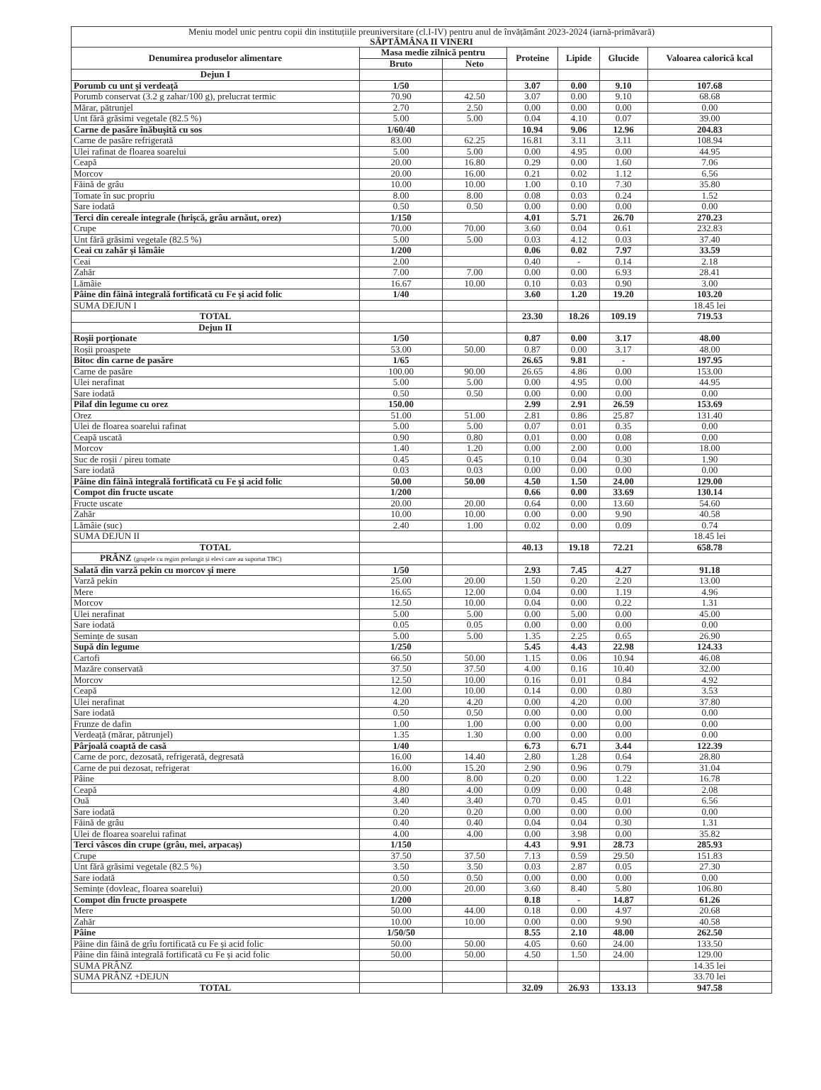Meniu model unic pentru copii din instituțiile preuniversitare (cl.I-IV) pentru anul de învățământ 2023-2024 (iarnă-primăvară)
SĂPTĂMÂNA II VINERI
| Denumirea produselor alimentare | Masa medie zilnică pentru | | Proteine | Lipide | Glucide | Valoarea calorică kcal |
| --- | --- | --- | --- | --- | --- | --- |
| | Bruto | Neto | | | | |
| Dejun I | | | | | | |
| Porumb cu unt și verdeață | 1/50 | | 3.07 | 0.00 | 9.10 | 107.68 |
| Porumb conservat (3.2 g zahar/100 g), prelucrat termic | 70.90 | 42.50 | 3.07 | 0.00 | 9.10 | 68.68 |
| Mărar, pătrunjel | 2.70 | 2.50 | 0.00 | 0.00 | 0.00 | 0.00 |
| Unt fără grăsimi vegetale (82.5 %) | 5.00 | 5.00 | 0.04 | 4.10 | 0.07 | 39.00 |
| Carne de pasăre înăbușită cu sos | 1/60/40 | | 10.94 | 9.06 | 12.96 | 204.83 |
| Carne de pasăre refrigerată | 83.00 | 62.25 | 16.81 | 3.11 | 3.11 | 108.94 |
| Ulei rafinat de floarea soarelui | 5.00 | 5.00 | 0.00 | 4.95 | 0.00 | 44.95 |
| Ceapă | 20.00 | 16.80 | 0.29 | 0.00 | 1.60 | 7.06 |
| Morcov | 20.00 | 16.00 | 0.21 | 0.02 | 1.12 | 6.56 |
| Făină de grâu | 10.00 | 10.00 | 1.00 | 0.10 | 7.30 | 35.80 |
| Tomate în suc propriu | 8.00 | 8.00 | 0.08 | 0.03 | 0.24 | 1.52 |
| Sare iodată | 0.50 | 0.50 | 0.00 | 0.00 | 0.00 | 0.00 |
| Terci din cereale integrale (hrișcă, grâu arnăut, orez) | 1/150 | | 4.01 | 5.71 | 26.70 | 270.23 |
| Crupe | 70.00 | 70.00 | 3.60 | 0.04 | 0.61 | 232.83 |
| Unt fără grăsimi vegetale (82.5 %) | 5.00 | 5.00 | 0.03 | 4.12 | 0.03 | 37.40 |
| Ceai cu zahăr și lămâie | 1/200 | | 0.06 | 0.02 | 7.97 | 33.59 |
| Ceai | 2.00 | | 0.40 | - | 0.14 | 2.18 |
| Zahăr | 7.00 | 7.00 | 0.00 | 0.00 | 6.93 | 28.41 |
| Lămâie | 16.67 | 10.00 | 0.10 | 0.03 | 0.90 | 3.00 |
| Pâine din făină integrală fortificată cu Fe și acid folic | 1/40 | | 3.60 | 1.20 | 19.20 | 103.20 |
| SUMA DEJUN I | | | | | | 18.45 lei |
| TOTAL | | | 23.30 | 18.26 | 109.19 | 719.53 |
| Dejun II | | | | | | |
| Roșii porționate | 1/50 | | 0.87 | 0.00 | 3.17 | 48.00 |
| Roșii proaspete | 53.00 | 50.00 | 0.87 | 0.00 | 3.17 | 48.00 |
| Bitoc din carne de pasăre | 1/65 | | 26.65 | 9.81 | - | 197.95 |
| Carne de pasăre | 100.00 | 90.00 | 26.65 | 4.86 | 0.00 | 153.00 |
| Ulei nerafinat | 5.00 | 5.00 | 0.00 | 4.95 | 0.00 | 44.95 |
| Sare iodată | 0.50 | 0.50 | 0.00 | 0.00 | 0.00 | 0.00 |
| Pilaf din legume cu orez | 150.00 | | 2.99 | 2.91 | 26.59 | 153.69 |
| Orez | 51.00 | 51.00 | 2.81 | 0.86 | 25.87 | 131.40 |
| Ulei de floarea soarelui rafinat | 5.00 | 5.00 | 0.07 | 0.01 | 0.35 | 0.00 |
| Ceapă uscată | 0.90 | 0.80 | 0.01 | 0.00 | 0.08 | 0.00 |
| Morcov | 1.40 | 1.20 | 0.00 | 2.00 | 0.00 | 18.00 |
| Suc de roșii / pireu tomate | 0.45 | 0.45 | 0.10 | 0.04 | 0.30 | 1.90 |
| Sare iodată | 0.03 | 0.03 | 0.00 | 0.00 | 0.00 | 0.00 |
| Pâine din făină integrală fortificată cu Fe și acid folic | 50.00 | 50.00 | 4.50 | 1.50 | 24.00 | 129.00 |
| Compot din fructe uscate | 1/200 | | 0.66 | 0.00 | 33.69 | 130.14 |
| Fructe uscate | 20.00 | 20.00 | 0.64 | 0.00 | 13.60 | 54.60 |
| Zahăr | 10.00 | 10.00 | 0.00 | 0.00 | 9.90 | 40.58 |
| Lămâie (suc) | 2.40 | 1.00 | 0.02 | 0.00 | 0.09 | 0.74 |
| SUMA DEJUN II | | | | | | 18.45 lei |
| TOTAL | | | 40.13 | 19.18 | 72.21 | 658.78 |
| PRÂNZ (grupele cu regim prelungit și elevi care au suportat TBC) | | | | | | |
| Salată din varză pekin cu morcov și mere | 1/50 | | 2.93 | 7.45 | 4.27 | 91.18 |
| Varză pekin | 25.00 | 20.00 | 1.50 | 0.20 | 2.20 | 13.00 |
| Mere | 16.65 | 12.00 | 0.04 | 0.00 | 1.19 | 4.96 |
| Morcov | 12.50 | 10.00 | 0.04 | 0.00 | 0.22 | 1.31 |
| Ulei nerafinat | 5.00 | 5.00 | 0.00 | 5.00 | 0.00 | 45.00 |
| Sare iodată | 0.05 | 0.05 | 0.00 | 0.00 | 0.00 | 0.00 |
| Semințe de susan | 5.00 | 5.00 | 1.35 | 2.25 | 0.65 | 26.90 |
| Supă din legume | 1/250 | | 5.45 | 4.43 | 22.98 | 124.33 |
| Cartofi | 66.50 | 50.00 | 1.15 | 0.06 | 10.94 | 46.08 |
| Mazăre conservată | 37.50 | 37.50 | 4.00 | 0.16 | 10.40 | 32.00 |
| Morcov | 12.50 | 10.00 | 0.16 | 0.01 | 0.84 | 4.92 |
| Ceapă | 12.00 | 10.00 | 0.14 | 0.00 | 0.80 | 3.53 |
| Ulei nerafinat | 4.20 | 4.20 | 0.00 | 4.20 | 0.00 | 37.80 |
| Sare iodată | 0.50 | 0.50 | 0.00 | 0.00 | 0.00 | 0.00 |
| Frunze de dafin | 1.00 | 1.00 | 0.00 | 0.00 | 0.00 | 0.00 |
| Verdeață (mărar, pătrunjel) | 1.35 | 1.30 | 0.00 | 0.00 | 0.00 | 0.00 |
| Pârjoală coaptă de casă | 1/40 | | 6.73 | 6.71 | 3.44 | 122.39 |
| Carne de porc, dezosată, refrigerată, degresată | 16.00 | 14.40 | 2.80 | 1.28 | 0.64 | 28.80 |
| Carne de pui dezosat, refrigerat | 16.00 | 15.20 | 2.90 | 0.96 | 0.79 | 31.04 |
| Pâine | 8.00 | 8.00 | 0.20 | 0.00 | 1.22 | 16.78 |
| Ceapă | 4.80 | 4.00 | 0.09 | 0.00 | 0.48 | 2.08 |
| Ouă | 3.40 | 3.40 | 0.70 | 0.45 | 0.01 | 6.56 |
| Sare iodată | 0.20 | 0.20 | 0.00 | 0.00 | 0.00 | 0.00 |
| Făină de grâu | 0.40 | 0.40 | 0.04 | 0.04 | 0.30 | 1.31 |
| Ulei de floarea soarelui rafinat | 4.00 | 4.00 | 0.00 | 3.98 | 0.00 | 35.82 |
| Terci vâscos din crupe (grâu, mei, arpacaș) | 1/150 | | 4.43 | 9.91 | 28.73 | 285.93 |
| Crupe | 37.50 | 37.50 | 7.13 | 0.59 | 29.50 | 151.83 |
| Unt fără grăsimi vegetale (82.5 %) | 3.50 | 3.50 | 0.03 | 2.87 | 0.05 | 27.30 |
| Sare iodată | 0.50 | 0.50 | 0.00 | 0.00 | 0.00 | 0.00 |
| Semințe (dovleac, floarea soarelui) | 20.00 | 20.00 | 3.60 | 8.40 | 5.80 | 106.80 |
| Compot din fructe proaspete | 1/200 | | 0.18 | - | 14.87 | 61.26 |
| Mere | 50.00 | 44.00 | 0.18 | 0.00 | 4.97 | 20.68 |
| Zahăr | 10.00 | 10.00 | 0.00 | 0.00 | 9.90 | 40.58 |
| Pâine | 1/50/50 | | 8.55 | 2.10 | 48.00 | 262.50 |
| Pâine din făină de grîu fortificată cu Fe și acid folic | 50.00 | 50.00 | 4.05 | 0.60 | 24.00 | 133.50 |
| Pâine din făină integrală fortificată cu Fe și acid folic | 50.00 | 50.00 | 4.50 | 1.50 | 24.00 | 129.00 |
| SUMA PRÂNZ | | | | | | 14.35 lei |
| SUMA PRÂNZ +DEJUN | | | | | | 33.70 lei |
| TOTAL | | | 32.09 | 26.93 | 133.13 | 947.58 |